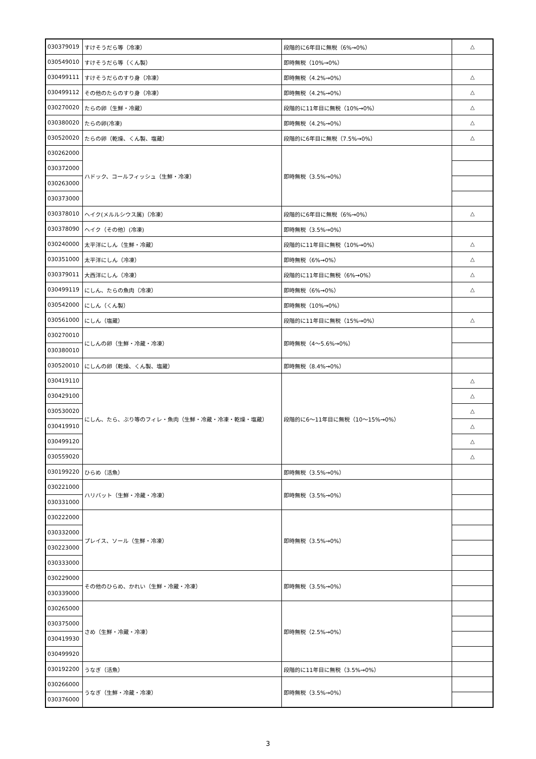| 030379019 | すけそうだら等（冷凍） | 段階的に6年目に無税（6%→0%） | △ |
| 030549010 | すけそうだら等（くん製） | 即時無税（10%→0%） | |
| 030499111 | すけそうだらのすり身（冷凍） | 即時無税（4.2%→0%） | △ |
| 030499112 | その他のたらのすり身（冷凍） | 即時無税（4.2%→0%） | △ |
| 030270020 | たらの卵（生鮮・冷蔵） | 段階的に11年目に無税（10%→0%） | △ |
| 030380020 | たらの卵(冷凍) | 即時無税（4.2%→0%） | △ |
| 030520020 | たらの卵（乾燥、くん製、塩蔵） | 段階的に6年目に無税（7.5%→0%） | △ |
| 030262000 | ハドック、コールフィッシュ（生鮮・冷凍） | 即時無税（3.5%→0%） | |
| 030372000 | | | |
| 030263000 | | | |
| 030373000 | | | |
| 030378010 | ヘイク(メルルシウス属)（冷凍） | 段階的に6年目に無税（6%→0%） | △ |
| 030378090 | ヘイク（その他）(冷凍) | 即時無税（3.5%→0%） | |
| 030240000 | 太平洋にしん（生鮮・冷蔵） | 段階的に11年目に無税（10%→0%） | △ |
| 030351000 | 太平洋にしん（冷凍） | 即時無税（6%→0%） | △ |
| 030379011 | 大西洋にしん（冷凍） | 段階的に11年目に無税（6%→0%） | △ |
| 030499119 | にしん、たらの魚肉（冷凍） | 即時無税（6%→0%） | △ |
| 030542000 | にしん（くん製） | 即時無税（10%→0%） | |
| 030561000 | にしん（塩蔵） | 段階的に11年目に無税（15%→0%） | △ |
| 030270010 | にしんの卵（生鮮・冷蔵・冷凍） | 即時無税（4～5.6%→0%） | |
| 030380010 | | | |
| 030520010 | にしんの卵（乾燥、くん製、塩蔵） | 即時無税（8.4%→0%） | |
| 030419110 | にしん、たら、ぶり等のフィレ・魚肉（生鮮・冷蔵・冷凍・乾燥・塩蔵） | 段階的に6～11年目に無税（10～15%→0%） | △ |
| 030429100 | | | △ |
| 030530020 | | | △ |
| 030419910 | | | △ |
| 030499120 | | | △ |
| 030559020 | | | △ |
| 030199220 | ひらめ（活魚） | 即時無税（3.5%→0%） | |
| 030221000 | ハリバット（生鮮・冷蔵・冷凍） | 即時無税（3.5%→0%） | |
| 030331000 | | | |
| 030222000 | プレイス、ソール（生鮮・冷凍） | 即時無税（3.5%→0%） | |
| 030332000 | | | |
| 030223000 | | | |
| 030333000 | | | |
| 030229000 | その他のひらめ、かれい（生鮮・冷蔵・冷凍） | 即時無税（3.5%→0%） | |
| 030339000 | | | |
| 030265000 | さめ（生鮮・冷蔵・冷凍） | 即時無税（2.5%→0%） | |
| 030375000 | | | |
| 030419930 | | | |
| 030499920 | | | |
| 030192200 | うなぎ（活魚） | 段階的に11年目に無税（3.5%→0%） | |
| 030266000 | うなぎ（生鮮・冷蔵・冷凍） | 即時無税（3.5%→0%） | |
| 030376000 | | | |
3